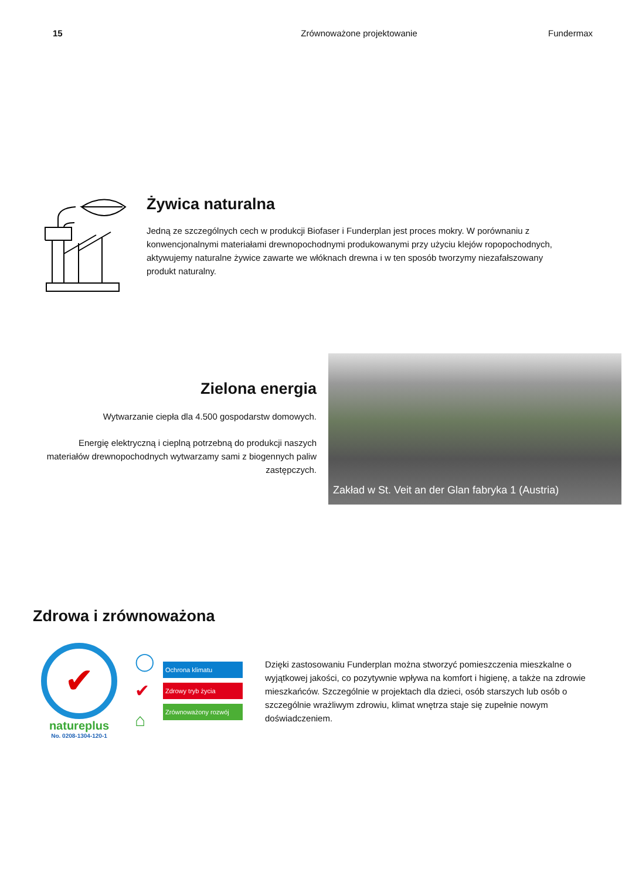15 Zrównoważone projektowanie Fundermax
Żywica naturalna
Jedną ze szczególnych cech w produkcji Biofaser i Funderplan jest proces mokry. W porównaniu z konwencjonalnymi materiałami drewnopochodnymi produkowanymi przy użyciu klejów ropopochodnych, aktywujemy naturalne żywice zawarte we włóknach drewna i w ten sposób tworzymy niezafałszowany produkt naturalny.
Zielona energia
Wytwarzanie ciepła dla 4.500 gospodarstw domowych.
Energię elektryczną i cieplną potrzebną do produkcji naszych materiałów drewnopochodnych wytwarzamy sami z biogennych paliw zastępczych.
Zakład w St. Veit an der Glan fabryka 1 (Austria)
Zdrowa i zrównoważona
✔
natureplus
No. 0208-1304-120-1
◯
✔
⌂
Ochrona klimatu
Zdrowy tryb życia
Zrównoważony rozwój
Dzięki zastosowaniu Funderplan można stworzyć pomieszczenia mieszkalne o wyjątkowej jakości, co pozytywnie wpływa na komfort i higienę, a także na zdrowie mieszkańców. Szczególnie w projektach dla dzieci, osób starszych lub osób o szczególnie wrażliwym zdrowiu, klimat wnętrza staje się zupełnie nowym doświadczeniem.